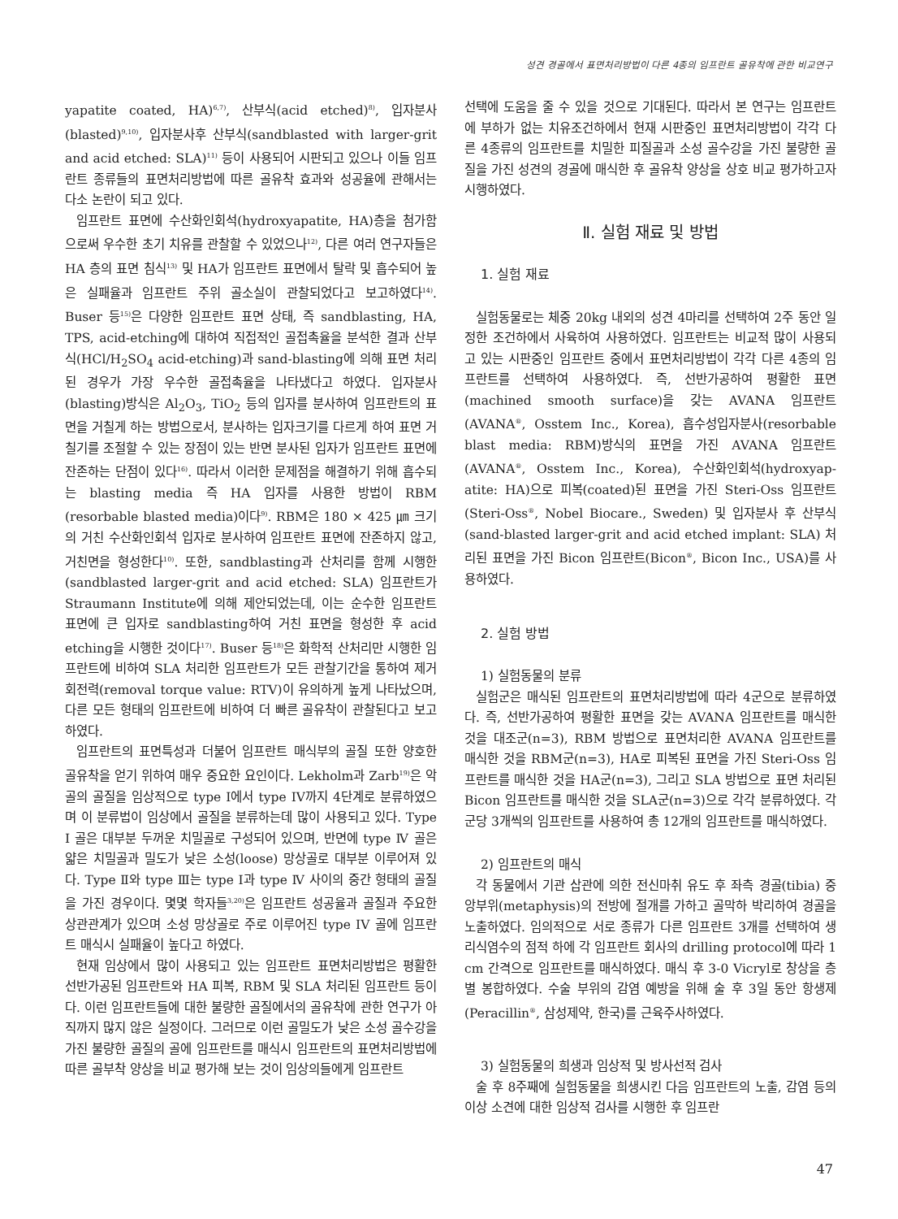성견 경골에서 표면처리방법이 다른 4종의 임프란트 골유착에 관한 비교연구
yapatite coated, HA)<sup>6,7)</sup>, 산부식(acid etched)<sup>8)</sup>, 입자분사(blasted)<sup>9,10)</sup>, 입자분사후 산부식(sandblasted with larger-grit and acid etched: SLA)<sup>11)</sup> 등이 사용되어 시판되고 있으나 이들 임프란트 종류들의 표면처리방법에 따른 골유착 효과와 성공율에 관해서는 다소 논란이 되고 있다.
임프란트 표면에 수산화인회석(hydroxyapatite, HA)층을 첨가함으로써 우수한 초기 치유를 관찰할 수 있었으나<sup>12)</sup>, 다른 여러 연구자들은 HA 층의 표면 침식<sup>13)</sup> 및 HA가 임프란트 표면에서 탈락 및 흡수되어 높은 실패율과 임프란트 주위 골소실이 관찰되었다고 보고하였다<sup>14)</sup>. Buser 등<sup>15)</sup>은 다양한 임프란트 표면 상태, 즉 sandblasting, HA, TPS, acid-etching에 대하여 직접적인 골접촉율을 분석한 결과 산부식(HCl/H<sub>2</sub>SO<sub>4</sub> acid-etching)과 sand-blasting에 의해 표면 처리된 경우가 가장 우수한 골접촉율을 나타냈다고 하였다. 입자분사(blasting)방식은 Al<sub>2</sub>O<sub>3</sub>, TiO<sub>2</sub> 등의 입자를 분사하여 임프란트의 표면을 거칠게 하는 방법으로서, 분사하는 입자크기를 다르게 하여 표면 거칠기를 조절할 수 있는 장점이 있는 반면 분사된 입자가 임프란트 표면에 잔존하는 단점이 있다<sup>16)</sup>. 따라서 이러한 문제점을 해결하기 위해 흡수되는 blasting media 즉 HA 입자를 사용한 방법이 RBM (resorbable blasted media)이다<sup>9)</sup>. RBM은 180 × 425 ㎛ 크기의 거친 수산화인회석 입자로 분사하여 임프란트 표면에 잔존하지 않고, 거친면을 형성한다<sup>10)</sup>. 또한, sandblasting과 산처리를 함께 시행한(sandblasted larger-grit and acid etched: SLA) 임프란트가 Straumann Institute에 의해 제안되었는데, 이는 순수한 임프란트 표면에 큰 입자로 sandblasting하여 거친 표면을 형성한 후 acid etching을 시행한 것이다<sup>17)</sup>. Buser 등<sup>18)</sup>은 화학적 산처리만 시행한 임프란트에 비하여 SLA 처리한 임프란트가 모든 관찰기간을 통하여 제거 회전력(removal torque value: RTV)이 유의하게 높게 나타났으며, 다른 모든 형태의 임프란트에 비하여 더 빠른 골유착이 관찰된다고 보고하였다.
임프란트의 표면특성과 더불어 임프란트 매식부의 골질 또한 양호한 골유착을 얻기 위하여 매우 중요한 요인이다. Lekholm과 Zarb<sup>19)</sup>은 악골의 골질을 임상적으로 type I에서 type IV까지 4단계로 분류하였으며 이 분류법이 임상에서 골질을 분류하는데 많이 사용되고 있다. Type I 골은 대부분 두꺼운 치밀골로 구성되어 있으며, 반면에 type Ⅳ 골은 얇은 치밀골과 밀도가 낮은 소성(loose) 망상골로 대부분 이루어져 있다. Type Ⅱ와 type Ⅲ는 type Ⅰ과 type Ⅳ 사이의 중간 형태의 골질을 가진 경우이다. 몇몇 학자들<sup>3,20)</sup>은 임프란트 성공율과 골질과 주요한 상관관계가 있으며 소성 망상골로 주로 이루어진 type IV 골에 임프란트 매식시 실패율이 높다고 하였다.
현재 임상에서 많이 사용되고 있는 임프란트 표면처리방법은 평활한 선반가공된 임프란트와 HA 피복, RBM 및 SLA 처리된 임프란트 등이다. 이런 임프란트들에 대한 불량한 골질에서의 골유착에 관한 연구가 아직까지 많지 않은 실정이다. 그러므로 이런 골밀도가 낮은 소성 골수강을 가진 불량한 골질의 골에 임프란트를 매식시 임프란트의 표면처리방법에 따른 골부착 양상을 비교 평가해 보는 것이 임상의들에게 임프란트
선택에 도움을 줄 수 있을 것으로 기대된다. 따라서 본 연구는 임프란트에 부하가 없는 치유조건하에서 현재 시판중인 표면처리방법이 각각 다른 4종류의 임프란트를 치밀한 피질골과 소성 골수강을 가진 불량한 골질을 가진 성견의 경골에 매식한 후 골유착 양상을 상호 비교 평가하고자 시행하였다.
Ⅱ. 실험 재료 및 방법
1. 실험 재료
실험동물로는 체중 20kg 내외의 성견 4마리를 선택하여 2주 동안 일정한 조건하에서 사육하여 사용하였다. 임프란트는 비교적 많이 사용되고 있는 시판중인 임프란트 중에서 표면처리방법이 각각 다른 4종의 임프란트를 선택하여 사용하였다. 즉, 선반가공하여 평활한 표면(machined smooth surface)을 갖는 AVANA 임프란트(AVANA<sup>®</sup>, Osstem Inc., Korea), 흡수성입자분사(resorbable blast media: RBM)방식의 표면을 가진 AVANA 임프란트(AVANA<sup>®</sup>, Osstem Inc., Korea), 수산화인회석(hydroxyap-atite: HA)으로 피복(coated)된 표면을 가진 Steri-Oss 임프란트(Steri-Oss<sup>®</sup>, Nobel Biocare., Sweden) 및 입자분사 후 산부식(sand-blasted larger-grit and acid etched implant: SLA) 처리된 표면을 가진 Bicon 임프란트(Bicon<sup>®</sup>, Bicon Inc., USA)를 사용하였다.
2. 실험 방법
1) 실험동물의 분류
실험군은 매식된 임프란트의 표면처리방법에 따라 4군으로 분류하였다. 즉, 선반가공하여 평활한 표면을 갖는 AVANA 임프란트를 매식한 것을 대조군(n=3), RBM 방법으로 표면처리한 AVANA 임프란트를 매식한 것을 RBM군(n=3), HA로 피복된 표면을 가진 Steri-Oss 임프란트를 매식한 것을 HA군(n=3), 그리고 SLA 방법으로 표면 처리된 Bicon 임프란트를 매식한 것을 SLA군(n=3)으로 각각 분류하였다. 각 군당 3개씩의 임프란트를 사용하여 총 12개의 임프란트를 매식하였다.
2) 임프란트의 매식
각 동물에서 기관 삽관에 의한 전신마취 유도 후 좌측 경골(tibia) 중앙부위(metaphysis)의 전방에 절개를 가하고 골막하 박리하여 경골을 노출하였다. 임의적으로 서로 종류가 다른 임프란트 3개를 선택하여 생리식염수의 점적 하에 각 임프란트 회사의 drilling protocol에 따라 1 cm 간격으로 임프란트를 매식하였다. 매식 후 3-0 Vicryl로 창상을 층별 봉합하였다. 수술 부위의 감염 예방을 위해 술 후 3일 동안 항생제(Peracillin<sup>®</sup>, 삼성제약, 한국)를 근육주사하였다.
3) 실험동물의 희생과 임상적 및 방사선적 검사
술 후 8주째에 실험동물을 희생시킨 다음 임프란트의 노출, 감염 등의 이상 소견에 대한 임상적 검사를 시행한 후 임프란
47